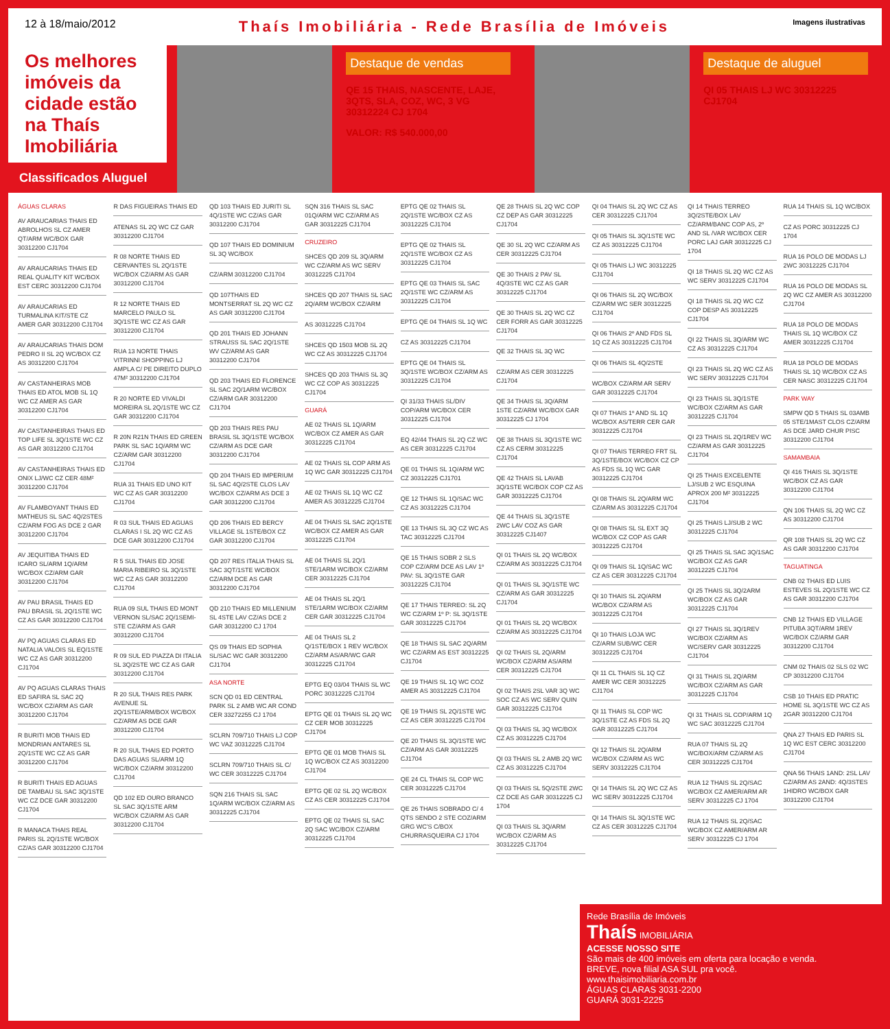12 à 18/maio/2012 Thaís Imobiliária - Rede Brasília de Imóveis Imagens ilustrativas
Os melhores imóveis da cidade estão na Thaís Imobiliária
Classificados Aluguel
Destaque de vendas
QE 15 THAIS, NASCENTE, LAJE, 3QTS, SLA, COZ, WC, 3 VG 30312224 CJ 1704
VALOR: R$ 540.000,00
Destaque de aluguel
QI 05 THAIS LJ WC 30312225 CJ1704
ÁGUAS CLARAS
AV ARAUCARIAS THAIS ED ABROLHOS SL CZ AMER QT/ARM WC/BOX GAR 30312200 CJ1704
AV ARAUCARIAS THAIS ED REAL QUALITY KIT WC/BOX EST CERC 30312200 CJ1704
AV ARAUCARIAS ED TURMALINA KIT/STE CZ AMER GAR 30312200 CJ1704
AV ARAUCARIAS THAIS DOM PEDRO II SL 2Q WC/BOX CZ AS 30312200 CJ1704
AV CASTANHEIRAS MOB THAIS ED ATOL MOB SL 1Q WC CZ AMER AS GAR 30312200 CJ1704
AV CASTANHEIRAS THAIS ED TOP LIFE SL 3Q/1STE WC CZ AS GAR 30312200 CJ1704
AV CASTANHEIRAS THAIS ED ONIX LJ/WC CZ CER 48M² 30312200 CJ1704
AV FLAMBOYANT THAIS ED MATHEUS SL SAC 4Q/2STES CZ/ARM FOG AS DCE 2 GAR 30312200 CJ1704
AV JEQUITIBA THAIS ED ICARO SL/ARM 1Q/ARM WC/BOX CZ/ARM GAR 30312200 CJ1704
AV PAU BRASIL THAIS ED PAU BRASIL SL 2Q/1STE WC CZ AS GAR 30312200 CJ1704
AV PQ AGUAS CLARAS ED NATALIA VALOIS SL EQ/1STE WC CZ AS GAR 30312200 CJ1704
AV PQ AGUAS CLARAS THAIS ED SAFIRA SL SAC 2Q WC/BOX CZ/ARM AS GAR 30312200 CJ1704
R BURITI MOB THAIS ED MONDRIAN ANTARES SL 2Q/1STE WC CZ AS GAR 30312200 CJ1704
R BURITI THAIS ED AGUAS DE TAMBAU SL SAC 3Q/1STE WC CZ DCE GAR 30312200 CJ1704
R MANACA THAIS REAL PARIS SL 2Q/1STE WC/BOX CZ/AS GAR 30312200 CJ1704
R DAS FIGUEIRAS THAIS ED
ATENAS SL 2Q WC CZ GAR 30312200 CJ1704
R 08 NORTE THAIS ED CERVANTES SL 2Q/1STE WC/BOX CZ/ARM AS GAR 30312200 CJ1704
R 12 NORTE THAIS ED MARCELO PAULO SL 3Q/1STE WC CZ AS GAR 30312200 CJ1704
RUA 13 NORTE THAIS VITRINNI SHOPPING LJ AMPLA C/ PE DIREITO DUPLO 47M² 30312200 CJ1704
R 20 NORTE ED VIVALDI MOREIRA SL 2Q/1STE WC CZ GAR 30312200 CJ1704
R 20N R21N THAIS ED GREEN PARK SL SAC 1Q/ARM WC CZ/ARM GAR 30312200 CJ1704
RUA 31 THAIS ED UNO KIT WC CZ AS GAR 30312200 CJ1704
R 03 SUL THAIS ED AGUAS CLARAS I SL 2Q WC CZ AS DCE GAR 30312200 CJ1704
R 5 SUL THAIS ED JOSE MARIA RIBEIRO SL 3Q/1STE WC CZ AS GAR 30312200 CJ1704
RUA 09 SUL THAIS ED MONT VERNON SL/SAC 2Q/1SEMI-STE CZ/ARM AS GAR 30312200 CJ1704
R 09 SUL ED PIAZZA DI ITALIA SL 3Q/2STE WC CZ AS GAR 30312200 CJ1704
R 20 SUL THAIS RES PARK AVENUE SL 2Q/1STE/ARM/BOX WC/BOX CZ/ARM AS DCE GAR 30312200 CJ1704
R 20 SUL THAIS ED PORTO DAS AGUAS SL/ARM 1Q WC/BOX CZ/ARM 30312200 CJ1704
QD 102 ED OURO BRANCO SL SAC 3Q/1STE ARM WC/BOX CZ/ARM AS GAR 30312200 CJ1704
QD 103 THAIS ED JURITI SL 4Q/1STE WC CZ/AS GAR 30312200 CJ1704
QD 107 THAIS ED DOMINIUM SL 3Q WC/BOX
CZ/ARM 30312200 CJ1704
QD 107THAIS ED MONTSERRAT SL 2Q WC CZ AS GAR 30312200 CJ1704
QD 201 THAIS ED JOHANN STRAUSS SL SAC 2Q/1STE WV CZ/ARM AS GAR 30312200 CJ1704
QD 203 THAIS ED FLORENCE SL SAC 2Q/1ARM WC/BOX CZ/ARM GAR 30312200 CJ1704
QD 203 THAIS RES PAU BRASIL SL 3Q/1STE WC/BOX CZ/ARM AS DCE GAR 30312200 CJ1704
QD 204 THAIS ED IMPERIUM SL SAC 4Q/2STE CLOS LAV WC/BOX CZ/ARM AS DCE 3 GAR 30312200 CJ1704
QD 206 THAIS ED BERCY VILLAGE SL 1STE/BOX CZ GAR 30312200 CJ1704
QD 207 RES ITALIA THAIS SL SAC 3QT/1STE WC/BOX CZ/ARM DCE AS GAR 30312200 CJ1704
QD 210 THAIS ED MILLENIUM SL 4STE LAV CZ/AS DCE 2 GAR 30312200 CJ 1704
QS 09 THAIS ED SOPHIA SL/SAC WC GAR 30312200 CJ1704
ASA NORTE
SCN QD 01 ED CENTRAL PARK SL 2 AMB WC AR COND CER 33272255 CJ 1704
SCLRN 709/710 THAIS LJ COP WC VAZ 30312225 CJ1704
SCLRN 709/710 THAIS SL C/ WC CER 30312225 CJ1704
SQN 216 THAIS SL SAC 1Q/ARM WC/BOX CZ/ARM AS 30312225 CJ1704
SQN 316 THAIS SL SAC 01Q/ARM WC CZ/ARM AS GAR 30312225 CJ1704
CRUZEIRO
SHCES QD 209 SL 3Q/ARM WC CZ/ARM AS WC SERV 30312225 CJ1704
SHCES QD 207 THAIS SL SAC 2Q/ARM WC/BOX CZ/ARM
AS 30312225 CJ1704
SHCES QD 1503 MOB SL 2Q WC CZ AS 30312225 CJ1704
SHCES QD 203 THAIS SL 3Q WC CZ COP AS 30312225 CJ1704
GUARÁ
AE 02 THAIS SL 1Q/ARM WC/BOX CZ AMER AS GAR 30312225 CJ1704
AE 02 THAIS SL COP ARM AS 1Q WC GAR 30312225 CJ1704
AE 02 THAIS SL 1Q WC CZ AMER AS 30312225 CJ1704
AE 04 THAIS SL SAC 2Q/1STE WC/BOX CZ AMER AS GAR 30312225 CJ1704
AE 04 THAIS SL 2Q/1 STE/1ARM WC/BOX CZ/ARM CER 30312225 CJ1704
AE 04 THAIS SL 2Q/1 STE/1ARM WC/BOX CZ/ARM CER GAR 30312225 CJ1704
AE 04 THAIS SL 2 Q/1STE/BOX 1 REV WC/BOX CZ/ARM AS/AR/WC GAR 30312225 CJ1704
EPTG EQ 03/04 THAIS SL WC PORC 30312225 CJ1704
EPTG QE 01 THAIS SL 2Q WC CZ CER MOB 30312225 CJ1704
EPTG QE 01 MOB THAIS SL 1Q WC/BOX CZ AS 30312200 CJ1704
EPTG QE 02 SL 2Q WC/BOX CZ AS CER 30312225 CJ1704
EPTG QE 02 THAIS SL SAC 2Q SAC WC/BOX CZ/ARM 30312225 CJ1704
EPTG QE 02 THAIS SL 2Q/1STE WC/BOX CZ AS 30312225 CJ1704
EPTG QE 02 THAIS SL 2Q/1STE WC/BOX CZ AS 30312225 CJ1704
EPTG QE 03 THAIS SL SAC 2Q/1STE WC CZ/ARM AS 30312225 CJ1704
EPTG QE 04 THAIS SL 1Q WC
CZ AS 30312225 CJ1704
EPTG QE 04 THAIS SL 3Q/1STE WC/BOX CZ/ARM AS 30312225 CJ1704
QI 31/33 THAIS SL/DIV COP/ARM WC/BOX CER 30312225 CJ1704
EQ 42/44 THAIS SL 2Q CZ WC AS CER 30312225 CJ1704
QE 01 THAIS SL 1Q/ARM WC CZ 30312225 CJ1701
QE 12 THAIS SL 1Q/SAC WC CZ AS 30312225 CJ1704
QE 13 THAIS SL 3Q CZ WC AS TAC 30312225 CJ1704
QE 15 THAIS SOBR 2 SLS COP CZ/ARM DCE AS LAV 1º PAV: SL 3Q/1STE GAR 30312225 CJ1704
QE 17 THAIS TERREO: SL 2Q WC CZ/ARM 1º P: SL 3Q/1STE GAR 30312225 CJ1704
QE 18 THAIS SL SAC 2Q/ARM WC CZ/ARM AS EST 30312225 CJ1704
QE 19 THAIS SL 1Q WC COZ AMER AS 30312225 CJ1704
QE 19 THAIS SL 2Q/1STE WC CZ AS CER 30312225 CJ1704
QE 20 THAIS SL 3Q/1STE WC CZ/ARM AS GAR 30312225 CJ1704
QE 24 CL THAIS SL COP WC CER 30312225 CJ1704
QE 26 THAIS SOBRADO C/ 4 QTS SENDO 2 STE COZ/ARM GRG WC'S C/BOX CHURRASQUEIRA CJ 1704
QE 28 THAIS SL 2Q WC COP CZ DEP AS GAR 30312225 CJ1704
QE 30 SL 2Q WC CZ/ARM AS CER 30312225 CJ1704
QE 30 THAIS 2 PAV SL 4Q/3STE WC CZ AS GAR 30312225 CJ1704
QE 30 THAIS SL 2Q WC CZ CER FORR AS GAR 30312225 CJ1704
QE 32 THAIS SL 3Q WC
CZ/ARM AS CER 30312225 CJ1704
QE 34 THAIS SL 3Q/ARM 1STE CZ/ARM WC/BOX GAR 30312225 CJ 1704
QE 38 THAIS SL 3Q/1STE WC CZ AS CERM 30312225 CJ1704
QE 42 THAIS SL LAVAB 3Q/1STE WC/BOX COP CZ AS GAR 30312225 CJ1704
QE 44 THAIS SL 3Q/1STE 2WC LAV COZ AS GAR 30312225 CJ1407
QI 01 THAIS SL 2Q WC/BOX CZ/ARM AS 30312225 CJ1704
QI 01 THAIS SL 3Q/1STE WC CZ/ARM AS GAR 30312225 CJ1704
QI 01 THAIS SL 2Q WC/BOX CZ/ARM AS 30312225 CJ1704
QI 02 THAIS SL 2Q/ARM WC/BOX CZ/ARM AS/ARM CER 30312225 CJ1704
QI 02 THAIS 2SL VAR 3Q WC SOC CZ AS WC SERV QUIN GAR 30312225 CJ1704
QI 03 THAIS SL 3Q WC/BOX CZ AS 30312225 CJ1704
QI 03 THAIS SL 2 AMB 2Q WC CZ AS 30312225 CJ1704
QI 03 THAIS SL 5Q/2STE 2WC CZ DCE AS GAR 30312225 CJ 1704
QI 03 THAIS SL 3Q/ARM WC/BOX CZ/ARM AS 30312225 CJ1704
QI 04 THAIS SL 2Q WC CZ AS CER 30312225 CJ1704
QI 05 THAIS SL 3Q/1STE WC CZ AS 30312225 CJ1704
QI 05 THAIS LJ WC 30312225 CJ1704
QI 06 THAIS SL 2Q WC/BOX CZ/ARM WC SER 30312225 CJ1704
QI 06 THAIS 2º AND FDS SL 1Q CZ AS 30312225 CJ1704
QI 06 THAIS SL 4Q/2STE
WC/BOX CZ/ARM AR SERV GAR 30312225 CJ1704
QI 07 THAIS 1º AND SL 1Q WC/BOX AS/TERR CER GAR 30312225 CJ1704
QI 07 THAIS TERREO FRT SL 3Q/1STE/BOX WC/BOX CZ CP AS FDS SL 1Q WC GAR 30312225 CJ1704
QI 08 THAIS SL 2Q/ARM WC CZ/ARM AS 30312225 CJ1704
QI 08 THAIS SL SL EXT 3Q WC/BOX CZ COP AS GAR 30312225 CJ1704
QI 09 THAIS SL 1Q/SAC WC CZ AS CER 30312225 CJ1704
QI 10 THAIS SL 2Q/ARM WC/BOX CZ/ARM AS 30312225 CJ1704
QI 10 THAIS LOJA WC CZ/ARM SUB/WC CER 30312225 CJ1704
QI 11 CL THAIS SL 1Q CZ AMER WC CER 30312225 CJ1704
QI 11 THAIS SL COP WC 3Q/1STE CZ AS FDS SL 2Q GAR 30312225 CJ1704
QI 12 THAIS SL 2Q/ARM WC/BOX CZ/ARM AS WC SERV 30312225 CJ1704
QI 14 THAIS SL 2Q WC CZ AS WC SERV 30312225 CJ1704
QI 14 THAIS SL 3Q/1STE WC CZ AS CER 30312225 CJ1704
QI 14 THAIS TERREO 3Q/2STE/BOX LAV CZ/ARM/BANC COP AS, 2º AND SL /VAR WC/BOX CER PORC LAJ GAR 30312225 CJ 1704
QI 18 THAIS SL 2Q WC CZ AS WC SERV 30312225 CJ1704
QI 18 THAIS SL 2Q WC CZ COP DESP AS 30312225 CJ1704
QI 22 THAIS SL 3Q/ARM WC CZ AS 30312225 CJ1704
QI 23 THAIS SL 2Q WC CZ AS WC SERV 30312225 CJ1704
QI 23 THAIS SL 3Q/1STE WC/BOX CZ/ARM AS GAR 30312225 CJ1704
QI 23 THAIS SL 2Q/1REV WC CZ/ARM AS GAR 30312225 CJ1704
QI 25 THAIS EXCELENTE LJ/SUB 2 WC ESQUINA APROX 200 M² 30312225 CJ1704
QI 25 THAIS LJ/SUB 2 WC 30312225 CJ1704
QI 25 THAIS SL SAC 3Q/1SAC WC/BOX CZ AS GAR 30312225 CJ1704
QI 25 THAIS SL 3Q/2ARM WC/BOX CZ AS GAR 30312225 CJ1704
QI 27 THAIS SL 3Q/1REV WC/BOX CZ/ARM AS WC/SERV GAR 30312225 CJ1704
QI 31 THAIS SL 2Q/ARM WC/BOX CZ/ARM AS GAR 30312225 CJ1704
QI 31 THAIS SL COP/ARM 1Q WC SAC 30312225 CJ1704
RUA 07 THAIS SL 2Q WC/BOX/ARM CZ/ARM AS CER 30312225 CJ1704
RUA 12 THAIS SL 2Q/SAC WC/BOX CZ AMER/ARM AR SERV 30312225 CJ 1704
RUA 12 THAIS SL 2Q/SAC WC/BOX CZ AMER/ARM AR SERV 30312225 CJ 1704
RUA 14 THAIS SL 1Q WC/BOX
CZ AS PORC 30312225 CJ 1704
RUA 16 POLO DE MODAS LJ 2WC 30312225 CJ1704
RUA 16 POLO DE MODAS SL 2Q WC CZ AMER AS 30312200 CJ1704
RUA 18 POLO DE MODAS THAIS SL 1Q WC/BOX CZ AMER 30312225 CJ1704
RUA 18 POLO DE MODAS THAIS SL 1Q WC/BOX CZ AS CER NASC 30312225 CJ1704
PARK WAY
SMPW QD 5 THAIS SL 03AMB 05 STE/1MAST CLOS CZ/ARM AS DCE JARD CHUR PISC 30312200 CJ1704
SAMAMBAIA
QI 416 THAIS SL 3Q/1STE WC/BOX CZ AS GAR 30312200 CJ1704
QN 106 THAIS SL 2Q WC CZ AS 30312200 CJ1704
QR 108 THAIS SL 2Q WC CZ AS GAR 30312200 CJ1704
TAGUATINGA
CNB 02 THAIS ED LUIS ESTEVES SL 2Q/1STE WC CZ AS GAR 30312200 CJ1704
CNB 12 THAIS ED VILLAGE PITUBA 3QT/ARM 1REV WC/BOX CZ/ARM GAR 30312200 CJ1704
CNM 02 THAIS 02 SLS 02 WC CP 30312200 CJ1704
CSB 10 THAIS ED PRATIC HOME SL 3Q/1STE WC CZ AS 2GAR 30312200 CJ1704
QNA 27 THAIS ED PARIS SL 1Q WC EST CERC 30312200 CJ1704
QNA 56 THAIS 1AND: 2SL LAV CZ/ARM AS 2AND: 4Q/3STES 1HIDRO WC/BOX GAR 30312200 CJ1704
Rede Brasília de Imóveis
Thaís IMOBILIÁRIA
ACESSE NOSSO SITE
São mais de 400 imóveis em oferta para locação e venda.
BREVE, nova filial ASA SUL pra você.
www.thaisimobiliaria.com.br
ÁGUAS CLARAS 3031-2200
GUARÁ 3031-2225